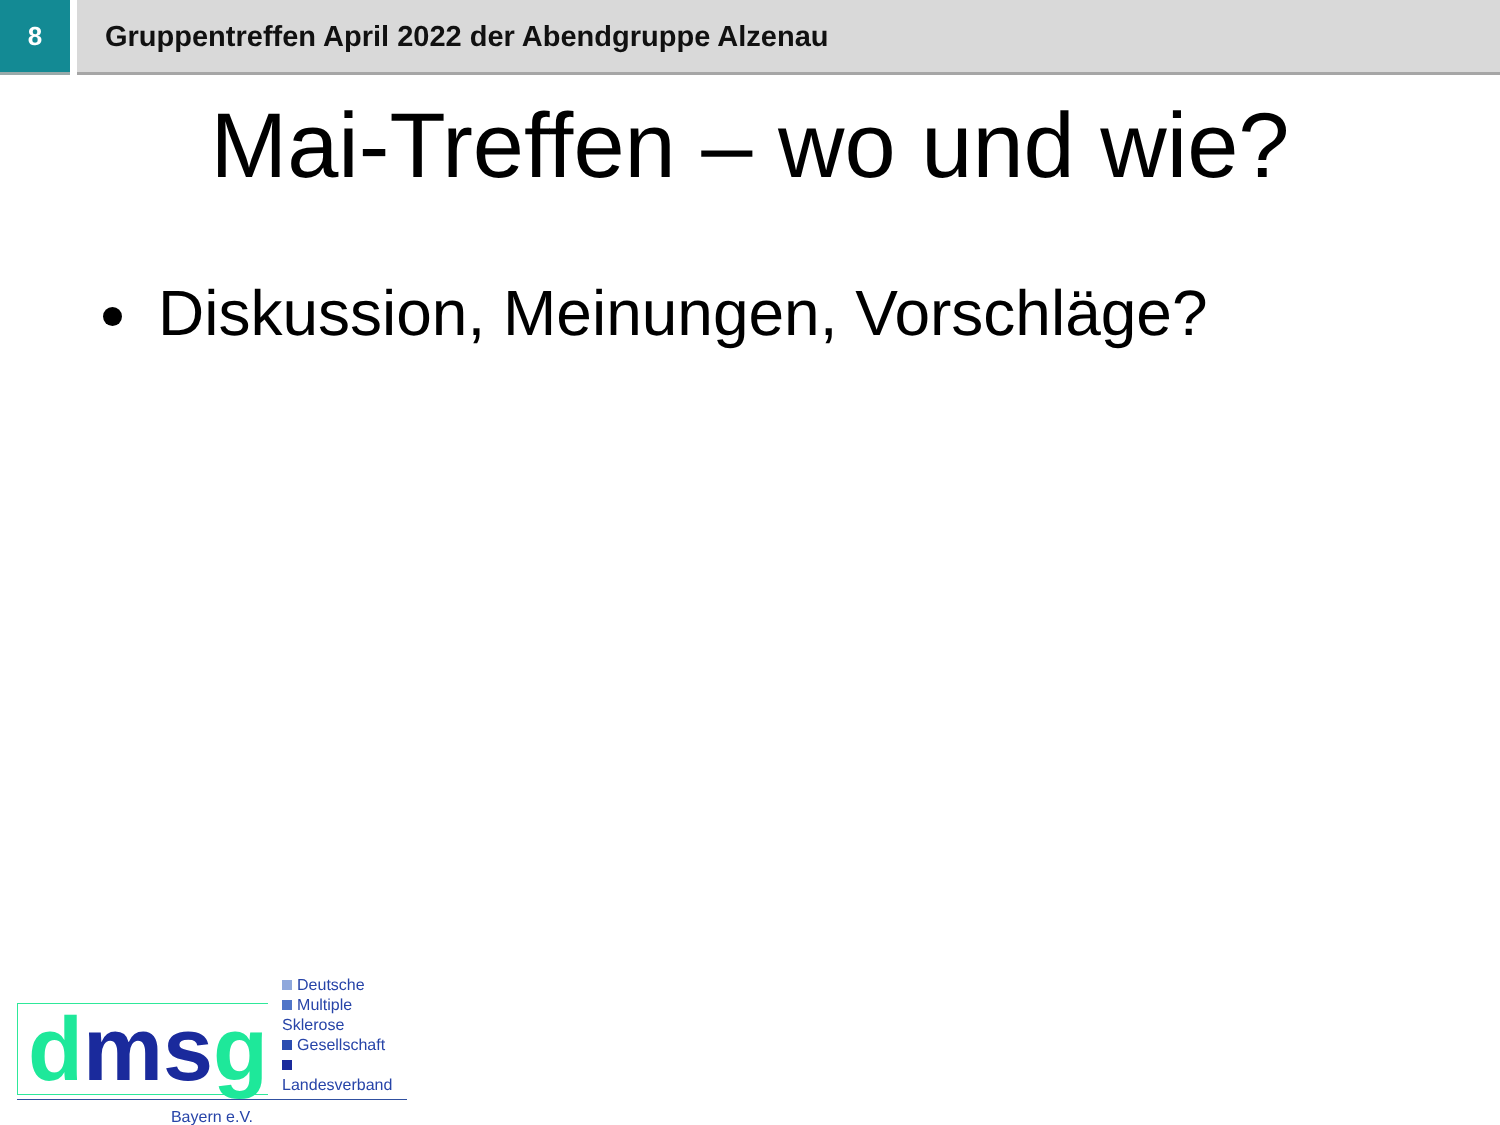8 Gruppentreffen April 2022 der Abendgruppe Alzenau
Mai-Treffen – wo und wie?
Diskussion, Meinungen, Vorschläge?
dms g
Deutsche
Multiple Sklerose
Gesellschaft
Landesverband
Bayern e.V.